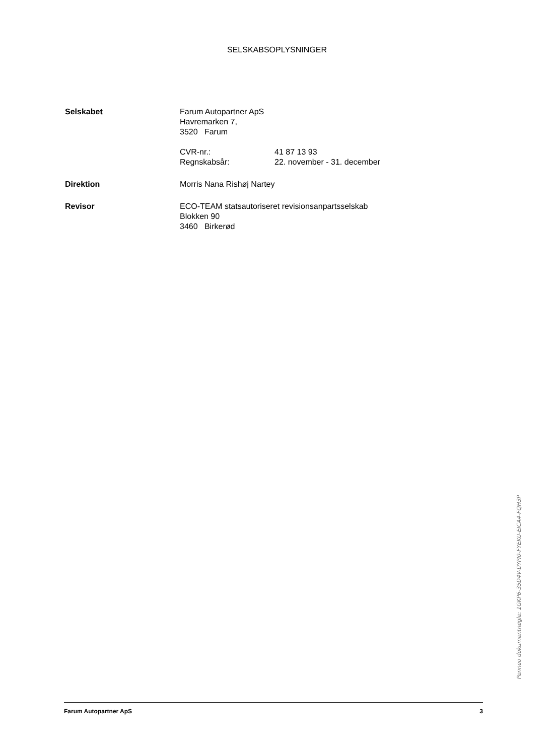SELSKABSOPLYSNINGER
Selskabet Farum Autopartner ApS
Havremarken 7,
3520 Farum
CVR-nr.: 41 87 13 93
Regnskabsår: 22. november - 31. december
Direktion Morris Nana Rishøj Nartey
Revisor ECO-TEAM statsautoriseret revisionsanpartsselskab
Blokken 90
3460 Birkerød
Penneo dokumentnøgle: 1GKP6-35D4V-DYPI0-FYEKU-EICA4-FQH3P
Farum Autopartner ApS 3